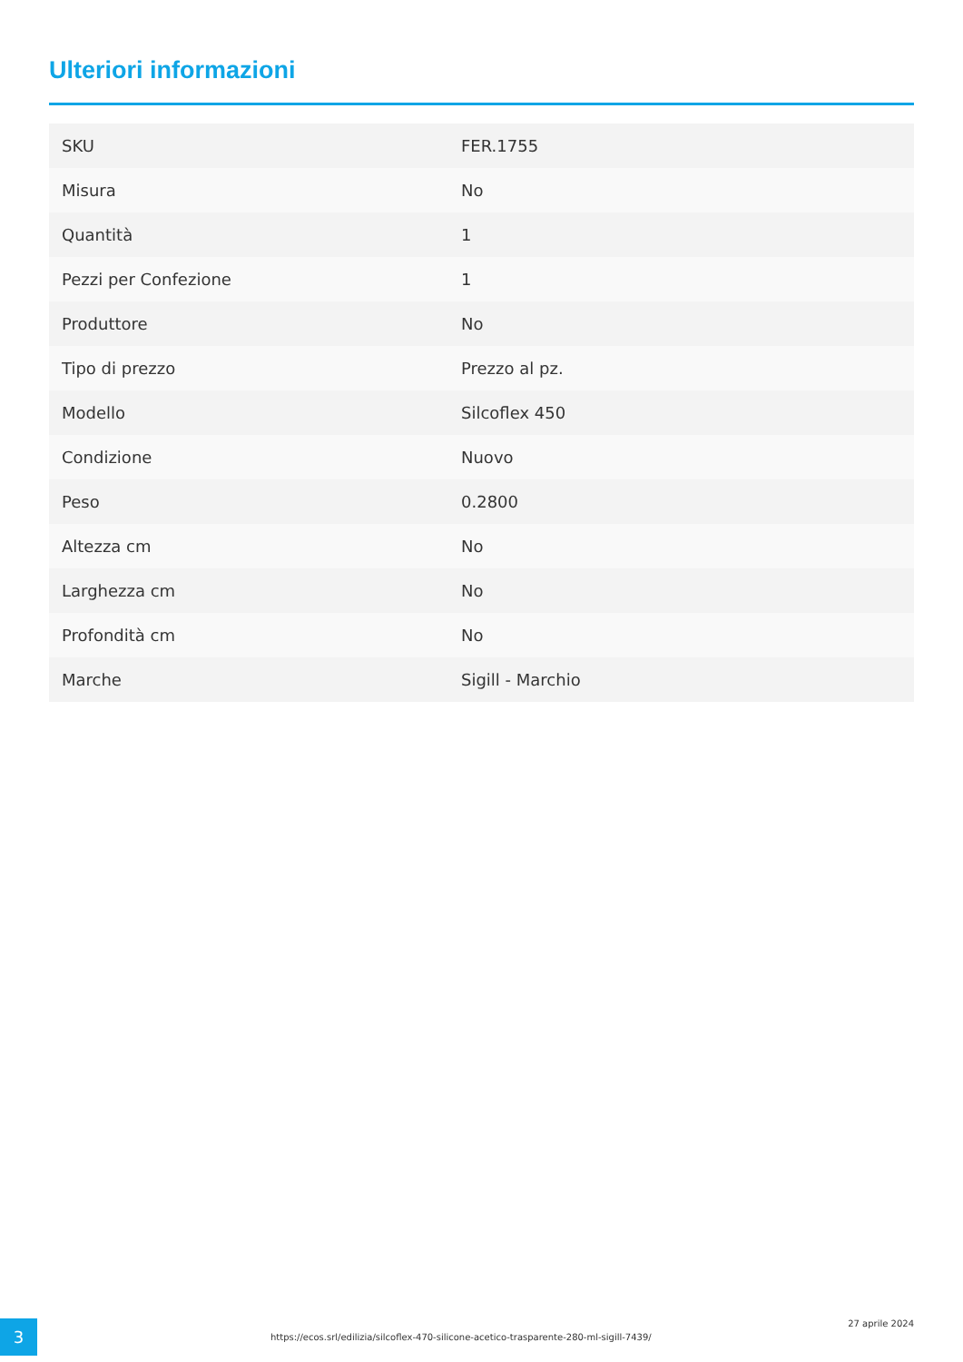Ulteriori informazioni
| SKU | FER.1755 |
| Misura | No |
| Quantità | 1 |
| Pezzi per Confezione | 1 |
| Produttore | No |
| Tipo di prezzo | Prezzo al pz. |
| Modello | Silcoflex 450 |
| Condizione | Nuovo |
| Peso | 0.2800 |
| Altezza cm | No |
| Larghezza cm | No |
| Profondità cm | No |
| Marche | Sigill - Marchio |
3
https://ecos.srl/edilizia/silcoflex-470-silicone-acetico-trasparente-280-ml-sigill-7439/
27 aprile 2024